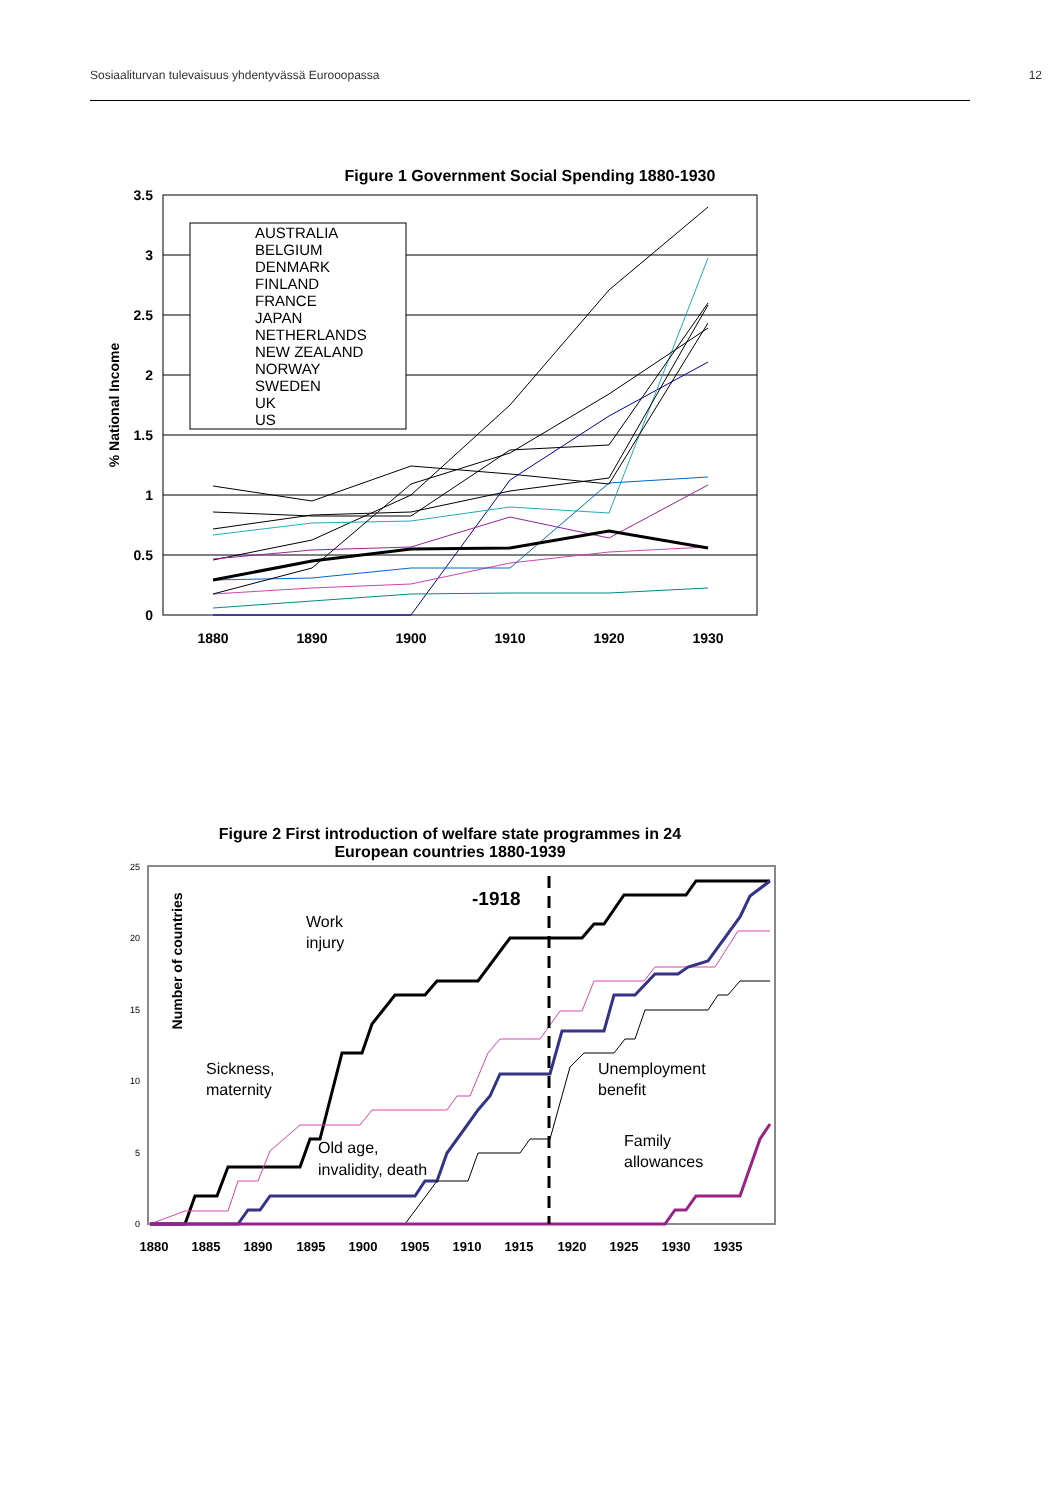Sosiaaliturvan tulevaisuus yhdentyvässä Eurooopassa 12
Figure 1 Government Social Spending 1880-1930
3.5
3
2.5
2
1.5
1
0.5
0
1880
1890
1900
1910
1920
1930
% National Income
AUSTRALIA
BELGIUM
DENMARK
FINLAND
FRANCE
JAPAN
NETHERLANDS
NEW ZEALAND
NORWAY
SWEDEN
UK
US
Figure 2 First introduction of welfare state programmes in 24
European countries 1880-1939
25
20
15
10
5
0
Number of countries
-1918
Work
injury
Sickness,
maternity
Unemployment
benefit
Old age,
invalidity, death
Family
allowances
1880
1885
1890
1895
1900
1905
1910
1915
1920
1925
1930
1935